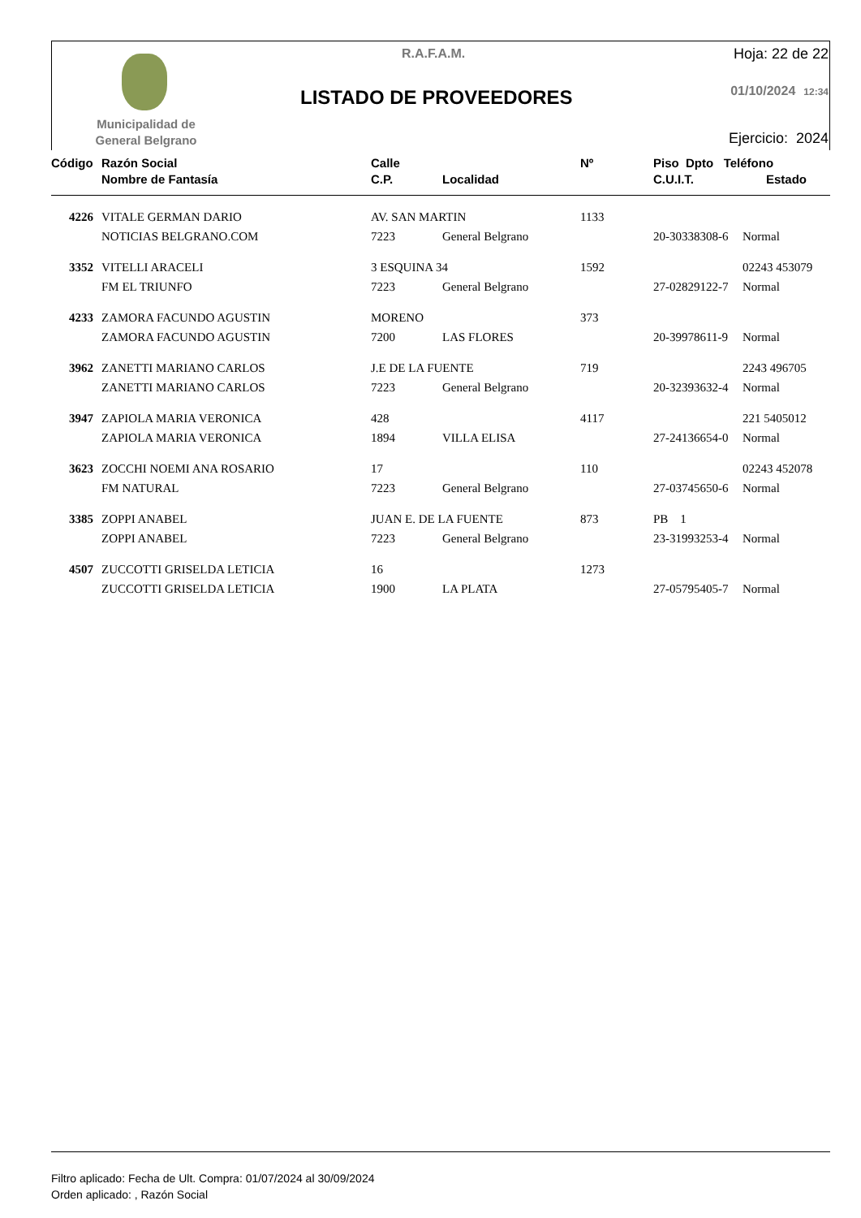Municipalidad de
General Belgrano
R.A.F.A.M.
LISTADO DE PROVEEDORES
Hoja: 22 de 22
01/10/2024 12:34
Ejercicio: 2024
| Código | Razón Social | Calle | | Nº | Piso Dpto Teléfono | |
| --- | --- | --- | --- | --- | --- | --- |
| | Nombre de Fantasía | C.P. | Localidad | | C.U.I.T. | Estado |
| 4226 | VITALE GERMAN DARIO | AV. SAN MARTIN | | 1133 | | |
| | NOTICIAS BELGRANO.COM | 7223 | General Belgrano | | 20-30338308-6 | Normal |
| 3352 | VITELLI ARACELI | 3 ESQUINA 34 | | 1592 | | 02243 453079 |
| | FM EL TRIUNFO | 7223 | General Belgrano | | 27-02829122-7 | Normal |
| 4233 | ZAMORA FACUNDO AGUSTIN | MORENO | | 373 | | |
| | ZAMORA FACUNDO AGUSTIN | 7200 | LAS FLORES | | 20-39978611-9 | Normal |
| 3962 | ZANETTI MARIANO CARLOS | J.E DE LA FUENTE | | 719 | | 2243 496705 |
| | ZANETTI MARIANO CARLOS | 7223 | General Belgrano | | 20-32393632-4 | Normal |
| 3947 | ZAPIOLA MARIA VERONICA | 428 | | 4117 | | 221 5405012 |
| | ZAPIOLA MARIA VERONICA | 1894 | VILLA ELISA | | 27-24136654-0 | Normal |
| 3623 | ZOCCHI NOEMI ANA ROSARIO | 17 | | 110 | | 02243 452078 |
| | FM NATURAL | 7223 | General Belgrano | | 27-03745650-6 | Normal |
| 3385 | ZOPPI ANABEL | JUAN E. DE LA FUENTE | | 873 | PB 1 | |
| | ZOPPI ANABEL | 7223 | General Belgrano | | 23-31993253-4 | Normal |
| 4507 | ZUCCOTTI GRISELDA LETICIA | 16 | | 1273 | | |
| | ZUCCOTTI GRISELDA LETICIA | 1900 | LA PLATA | | 27-05795405-7 | Normal |
Filtro aplicado: Fecha de Ult. Compra: 01/07/2024 al 30/09/2024
Orden aplicado: , Razón Social